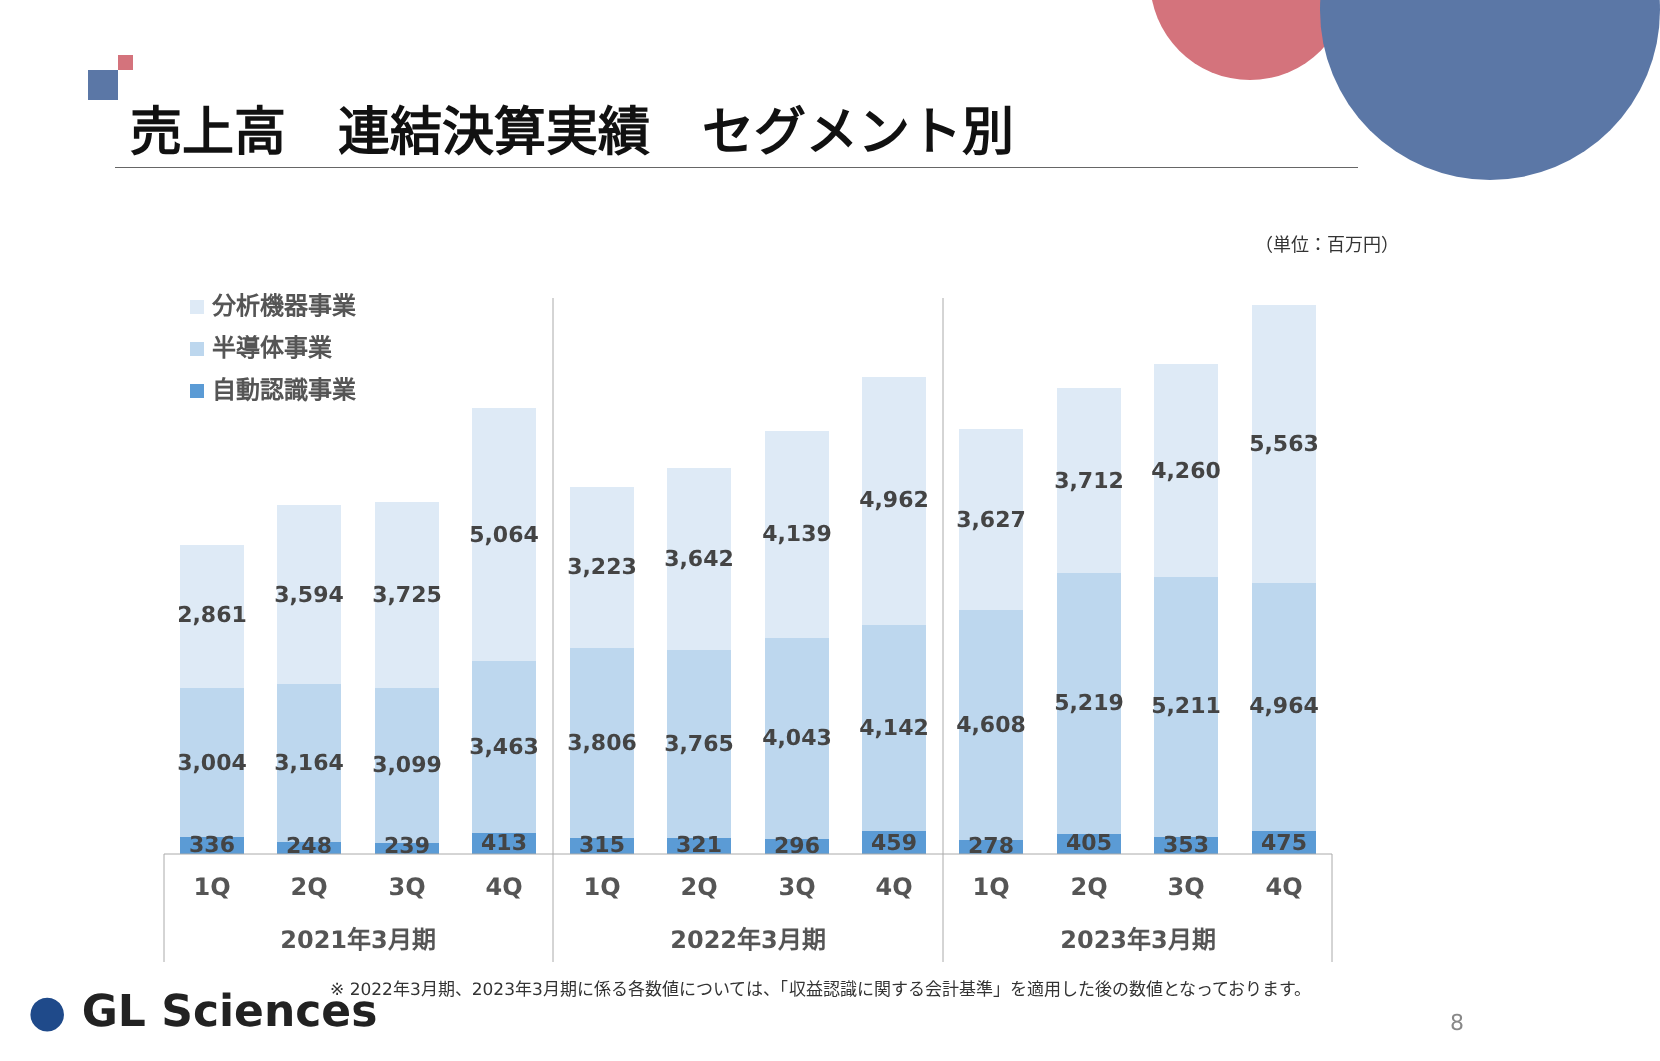売上高　連結決算実績　セグメント別
（単位：百万円）
分析機器事業
半導体事業
自動認識事業
2,861
3,004
336
3,594
3,164
248
3,725
3,099
239
5,064
3,463
413
3,223
3,806
315
3,642
3,765
321
4,139
4,043
296
4,962
4,142
459
3,627
4,608
278
3,712
5,219
405
4,260
5,211
353
5,563
4,964
475
1Q
2Q
3Q
4Q
1Q
2Q
3Q
4Q
1Q
2Q
3Q
4Q
2021年3月期
2022年3月期
2023年3月期
※ 2022年3月期、2023年3月期に係る各数値については、「収益認識に関する会計基準」を適用した後の数値となっております。
● GL Sciences 8